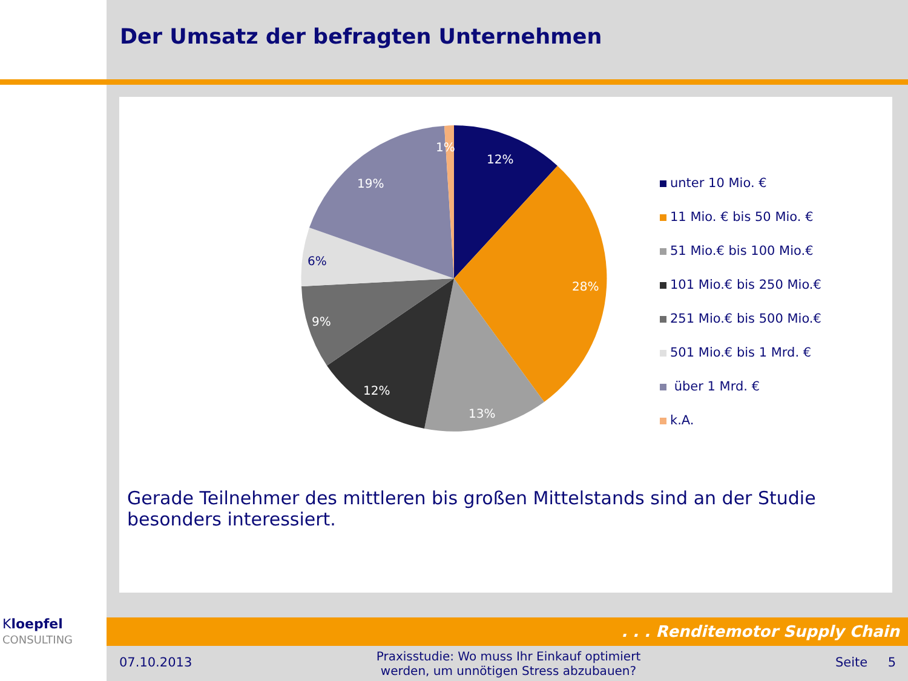Der Umsatz der befragten Unternehmen
1%
12%
28%
13%
12%
9%
6%
19%
unter 10 Mio. €
11 Mio. € bis 50 Mio. €
51 Mio.€ bis 100 Mio.€
101 Mio.€ bis 250 Mio.€
251 Mio.€ bis 500 Mio.€
501 Mio.€ bis 1 Mrd. €
über 1 Mrd. €
k.A.
Gerade Teilnehmer des mittleren bis großen Mittelstands sind an der Studie besonders interessiert.
. . . Renditemotor Supply Chain
Kloepfel
CONSULTING
07.10.2013
Praxisstudie: Wo muss Ihr Einkauf optimiert werden, um unnötigen Stress abzubauen?
Seite 5